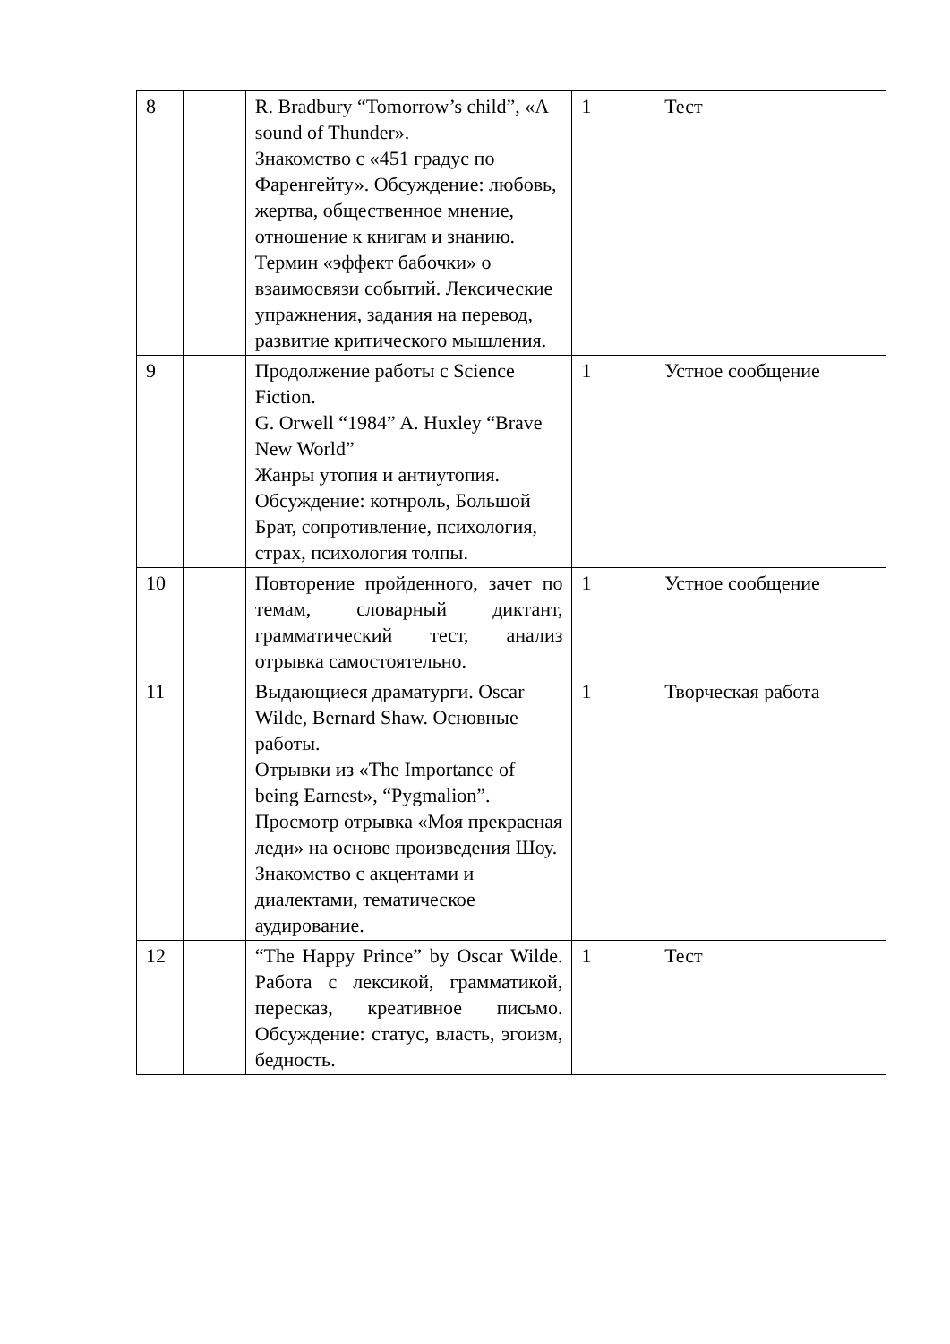| 8 | | R. Bradbury “Tomorrow’s child”, «A sound of Thunder». Знакомство с «451 градус по Фаренгейту». Обсуждение: любовь, жертва, общественное мнение, отношение к книгам и знанию. Термин «эффект бабочки» о взаимосвязи событий. Лексические упражнения, задания на перевод, развитие критического мышления. | 1 | Тест |
| 9 | | Продолжение работы с Science Fiction. G. Orwell “1984” A. Huxley “Brave New World” Жанры утопия и антиутопия. Обсуждение: котнроль, Большой Брат, сопротивление, психология, страх, психология толпы. | 1 | Устное сообщение |
| 10 | | Повторение пройденного, зачет по темам, словарный диктант, грамматический тест, анализ отрывка самостоятельно. | 1 | Устное сообщение |
| 11 | | Выдающиеся драматурги. Oscar Wilde, Bernard Shaw. Основные работы. Отрывки из «The Importance of being Earnest», “Pygmalion”. Просмотр отрывка «Моя прекрасная леди» на основе произведения Шоу. Знакомство с акцентами и диалектами, тематическое аудирование. | 1 | Творческая работа |
| 12 | | “The Happy Prince” by Oscar Wilde. Работа с лексикой, грамматикой, пересказ, креативное письмо. Обсуждение: статус, власть, эгоизм, бедность. | 1 | Тест |